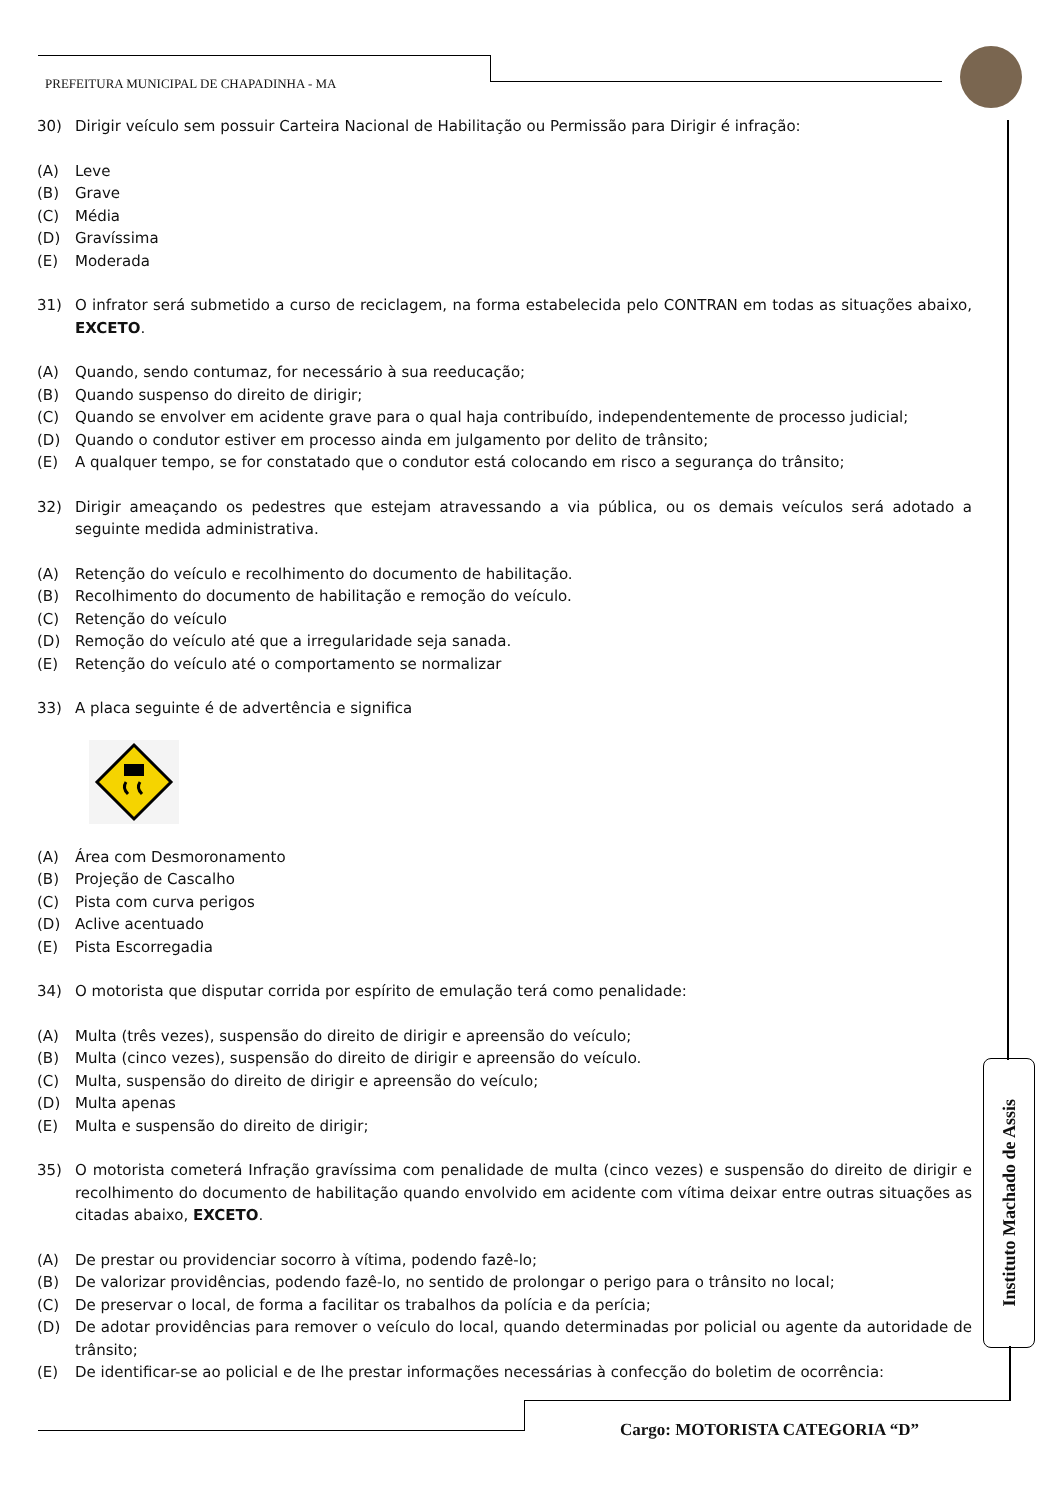PREFEITURA MUNICIPAL DE CHAPADINHA - MA
30) Dirigir veículo sem possuir Carteira Nacional de Habilitação ou Permissão para Dirigir é infração:
(A) Leve
(B) Grave
(C) Média
(D) Gravíssima
(E) Moderada
31) O infrator será submetido a curso de reciclagem, na forma estabelecida pelo CONTRAN em todas as situações abaixo, EXCETO.
(A) Quando, sendo contumaz, for necessário à sua reeducação;
(B) Quando suspenso do direito de dirigir;
(C) Quando se envolver em acidente grave para o qual haja contribuído, independentemente de processo judicial;
(D) Quando o condutor estiver em processo ainda em julgamento por delito de trânsito;
(E) A qualquer tempo, se for constatado que o condutor está colocando em risco a segurança do trânsito;
32) Dirigir ameaçando os pedestres que estejam atravessando a via pública, ou os demais veículos será adotado a seguinte medida administrativa.
(A) Retenção do veículo e recolhimento do documento de habilitação.
(B) Recolhimento do documento de habilitação e remoção do veículo.
(C) Retenção do veículo
(D) Remoção do veículo até que a irregularidade seja sanada.
(E) Retenção do veículo até o comportamento se normalizar
33) A placa seguinte é de advertência e significa
(A) Área com Desmoronamento
(B) Projeção de Cascalho
(C) Pista com curva perigos
(D) Aclive acentuado
(E) Pista Escorregadia
34) O motorista que disputar corrida por espírito de emulação terá como penalidade:
(A) Multa (três vezes), suspensão do direito de dirigir e apreensão do veículo;
(B) Multa (cinco vezes), suspensão do direito de dirigir e apreensão do veículo.
(C) Multa, suspensão do direito de dirigir e apreensão do veículo;
(D) Multa apenas
(E) Multa e suspensão do direito de dirigir;
35) O motorista cometerá Infração gravíssima com penalidade de multa (cinco vezes) e suspensão do direito de dirigir e recolhimento do documento de habilitação quando envolvido em acidente com vítima deixar entre outras situações as citadas abaixo, EXCETO.
(A) De prestar ou providenciar socorro à vítima, podendo fazê-lo;
(B) De valorizar providências, podendo fazê-lo, no sentido de prolongar o perigo para o trânsito no local;
(C) De preservar o local, de forma a facilitar os trabalhos da polícia e da perícia;
(D) De adotar providências para remover o veículo do local, quando determinadas por policial ou agente da autoridade de trânsito;
(E) De identificar-se ao policial e de lhe prestar informações necessárias à confecção do boletim de ocorrência:
Instituto Machado de Assis
Cargo: MOTORISTA CATEGORIA “D”